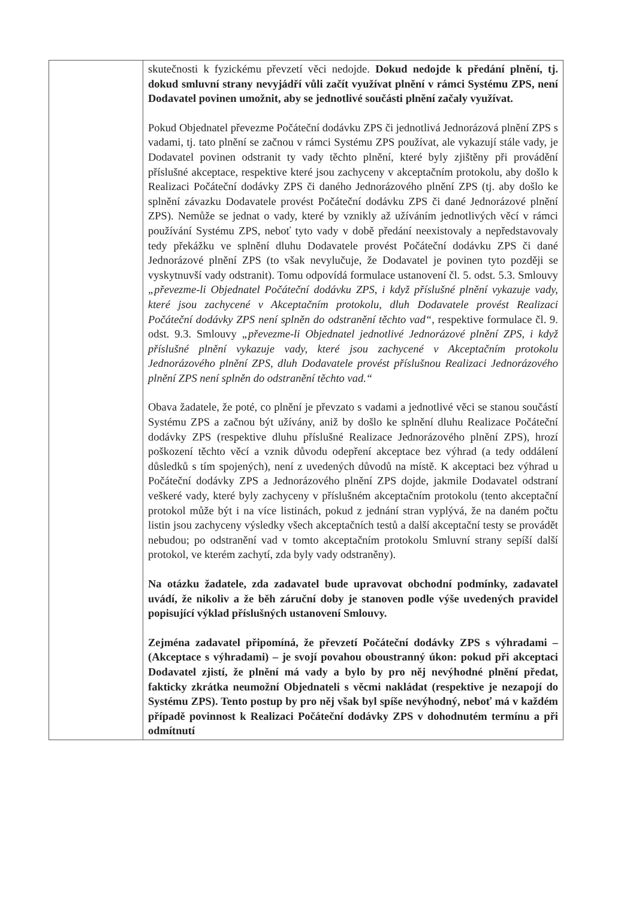| | skutečnosti k fyzickému převzetí věci nedojde. Dokud nedojde k předání plnění, tj. dokud smluvní strany nevyjádří vůli začít využívat plnění v rámci Systému ZPS, není Dodavatel povinen umožnit, aby se jednotlivé součásti plnění začaly využívat. Pokud Objednatel převezme Počáteční dodávku ZPS či jednotlivá Jednorázová plnění ZPS s vadami, tj. tato plnění se začnou v rámci Systému ZPS používat, ale vykazují stále vady, je Dodavatel povinen odstranit ty vady těchto plnění, které byly zjištěny při provádění příslušné akceptace, respektive které jsou zachyceny v akceptačním protokolu, aby došlo k Realizaci Počáteční dodávky ZPS či daného Jednorázového plnění ZPS (tj. aby došlo ke splnění závazku Dodavatele provést Počáteční dodávku ZPS či dané Jednorázové plnění ZPS). Nemůže se jednat o vady, které by vznikly až užíváním jednotlivých věcí v rámci používání Systému ZPS, neboť tyto vady v době předání neexistovaly a nepředstavovaly tedy překážku ve splnění dluhu Dodavatele provést Počáteční dodávku ZPS či dané Jednorázové plnění ZPS (to však nevylučuje, že Dodavatel je povinen tyto později se vyskytnuvší vady odstranit). Tomu odpovídá formulace ustanovení čl. 5. odst. 5.3. Smlouvy „převezme-li Objednatel Počáteční dodávku ZPS, i když příslušné plnění vykazuje vady, které jsou zachycené v Akceptačním protokolu, dluh Dodavatele provést Realizaci Počáteční dodávky ZPS není splněn do odstranění těchto vad“ , respektive formulace čl. 9. odst. 9.3. Smlouvy „převezme-li Objednatel jednotlivé Jednorázové plnění ZPS, i když příslušné plnění vykazuje vady, které jsou zachycené v Akceptačním protokolu Jednorázového plnění ZPS, dluh Dodavatele provést příslušnou Realizaci Jednorázového plnění ZPS není splněn do odstranění těchto vad.“ Obava žadatele, že poté, co plnění je převzato s vadami a jednotlivé věci se stanou součástí Systému ZPS a začnou být užívány, aniž by došlo ke splnění dluhu Realizace Počáteční dodávky ZPS (respektive dluhu příslušné Realizace Jednorázového plnění ZPS), hrozí poškození těchto věcí a vznik důvodu odepření akceptace bez výhrad (a tedy oddálení důsledků s tím spojených), není z uvedených důvodů na místě. K akceptaci bez výhrad u Počáteční dodávky ZPS a Jednorázového plnění ZPS dojde, jakmile Dodavatel odstraní veškeré vady, které byly zachyceny v příslušném akceptačním protokolu (tento akceptační protokol může být i na více listinách, pokud z jednání stran vyplývá, že na daném počtu listin jsou zachyceny výsledky všech akceptačních testů a další akceptační testy se provádět nebudou; po odstranění vad v tomto akceptačním protokolu Smluvní strany sepíší další protokol, ve kterém zachytí, zda byly vady odstraněny). Na otázku žadatele, zda zadavatel bude upravovat obchodní podmínky, zadavatel uvádí, že nikoliv a že běh záruční doby je stanoven podle výše uvedených pravidel popisující výklad příslušných ustanovení Smlouvy. Zejména zadavatel připomíná, že převzetí Počáteční dodávky ZPS s výhradami – (Akceptace s výhradami) – je svojí povahou oboustranný úkon: pokud při akceptaci Dodavatel zjistí, že plnění má vady a bylo by pro něj nevýhodné plnění předat, fakticky zkrátka neumožní Objednateli s věcmi nakládat (respektive je nezapojí do Systému ZPS). Tento postup by pro něj však byl spíše nevýhodný, neboť má v každém případě povinnost k Realizaci Počáteční dodávky ZPS v dohodnutém termínu a při odmítnutí |